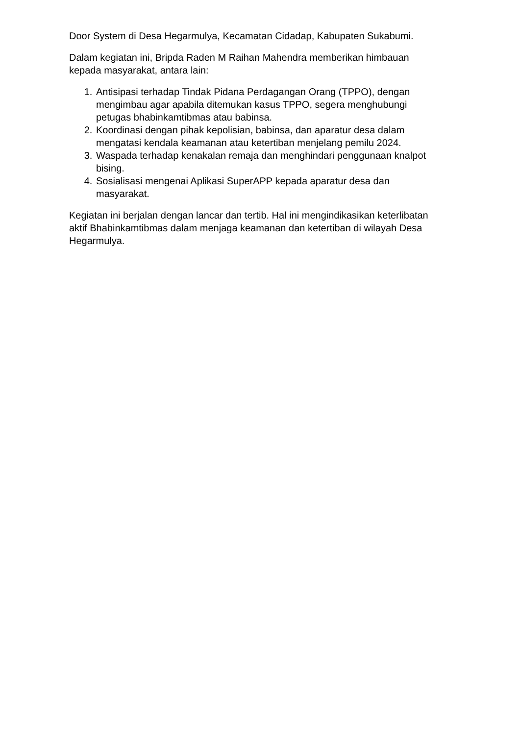Door System di Desa Hegarmulya, Kecamatan Cidadap, Kabupaten Sukabumi.
Dalam kegiatan ini, Bripda Raden M Raihan Mahendra memberikan himbauan kepada masyarakat, antara lain:
1. Antisipasi terhadap Tindak Pidana Perdagangan Orang (TPPO), dengan mengimbau agar apabila ditemukan kasus TPPO, segera menghubungi petugas bhabinkamtibmas atau babinsa.
2. Koordinasi dengan pihak kepolisian, babinsa, dan aparatur desa dalam mengatasi kendala keamanan atau ketertiban menjelang pemilu 2024.
3. Waspada terhadap kenakalan remaja dan menghindari penggunaan knalpot bising.
4. Sosialisasi mengenai Aplikasi SuperAPP kepada aparatur desa dan masyarakat.
Kegiatan ini berjalan dengan lancar dan tertib. Hal ini mengindikasikan keterlibatan aktif Bhabinkamtibmas dalam menjaga keamanan dan ketertiban di wilayah Desa Hegarmulya.